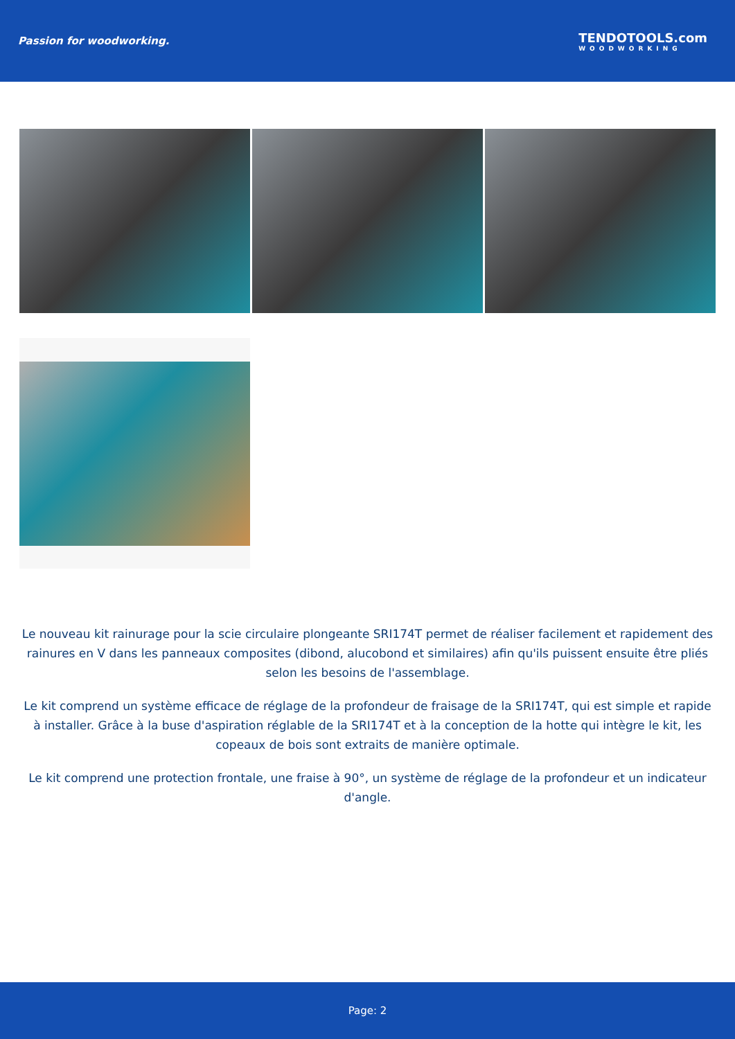Passion for woodworking. TENDOTOOLS.com
WOODWORKING
Le nouveau kit rainurage pour la scie circulaire plongeante SRI174T permet de réaliser facilement et rapidement des rainures en V dans les panneaux composites (dibond, alucobond et similaires) afin qu'ils puissent ensuite être pliés selon les besoins de l'assemblage.
Le kit comprend un système efficace de réglage de la profondeur de fraisage de la SRI174T, qui est simple et rapide à installer. Grâce à la buse d'aspiration réglable de la SRI174T et à la conception de la hotte qui intègre le kit, les copeaux de bois sont extraits de manière optimale.
Le kit comprend une protection frontale, une fraise à 90°, un système de réglage de la profondeur et un indicateur d'angle.
Page: 2